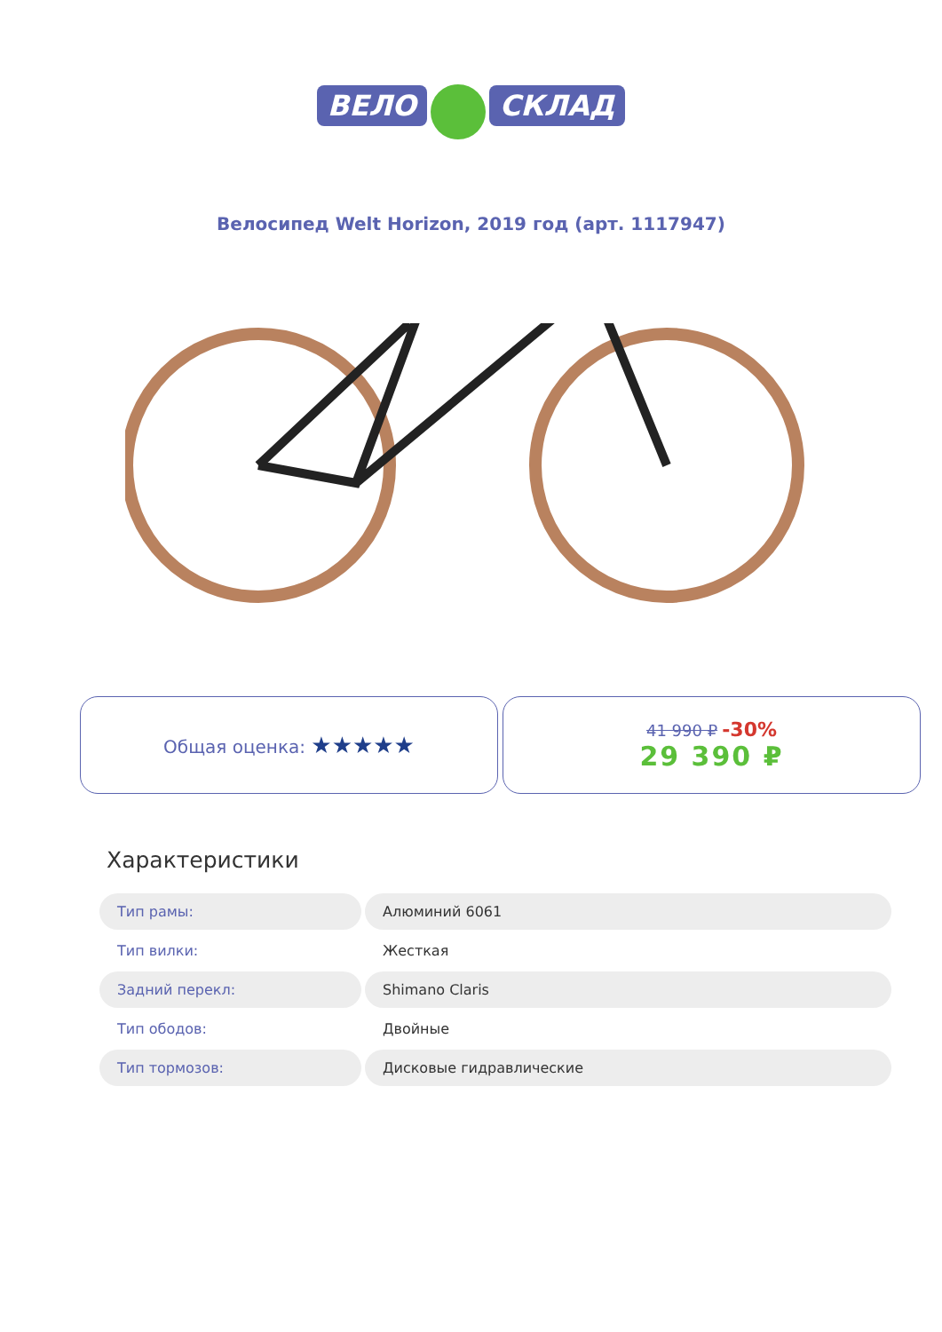ВЕЛО СКЛАД
Велосипед Welt Horizon, 2019 год (арт. 1117947)
Общая оценка: ★★★★★
41 990 ₽ -30%
29 390 ₽
Характеристики
| Тип рамы: | Алюминий 6061 |
| Тип вилки: | Жесткая |
| Задний перекл: | Shimano Claris |
| Тип ободов: | Двойные |
| Тип тормозов: | Дисковые гидравлические |